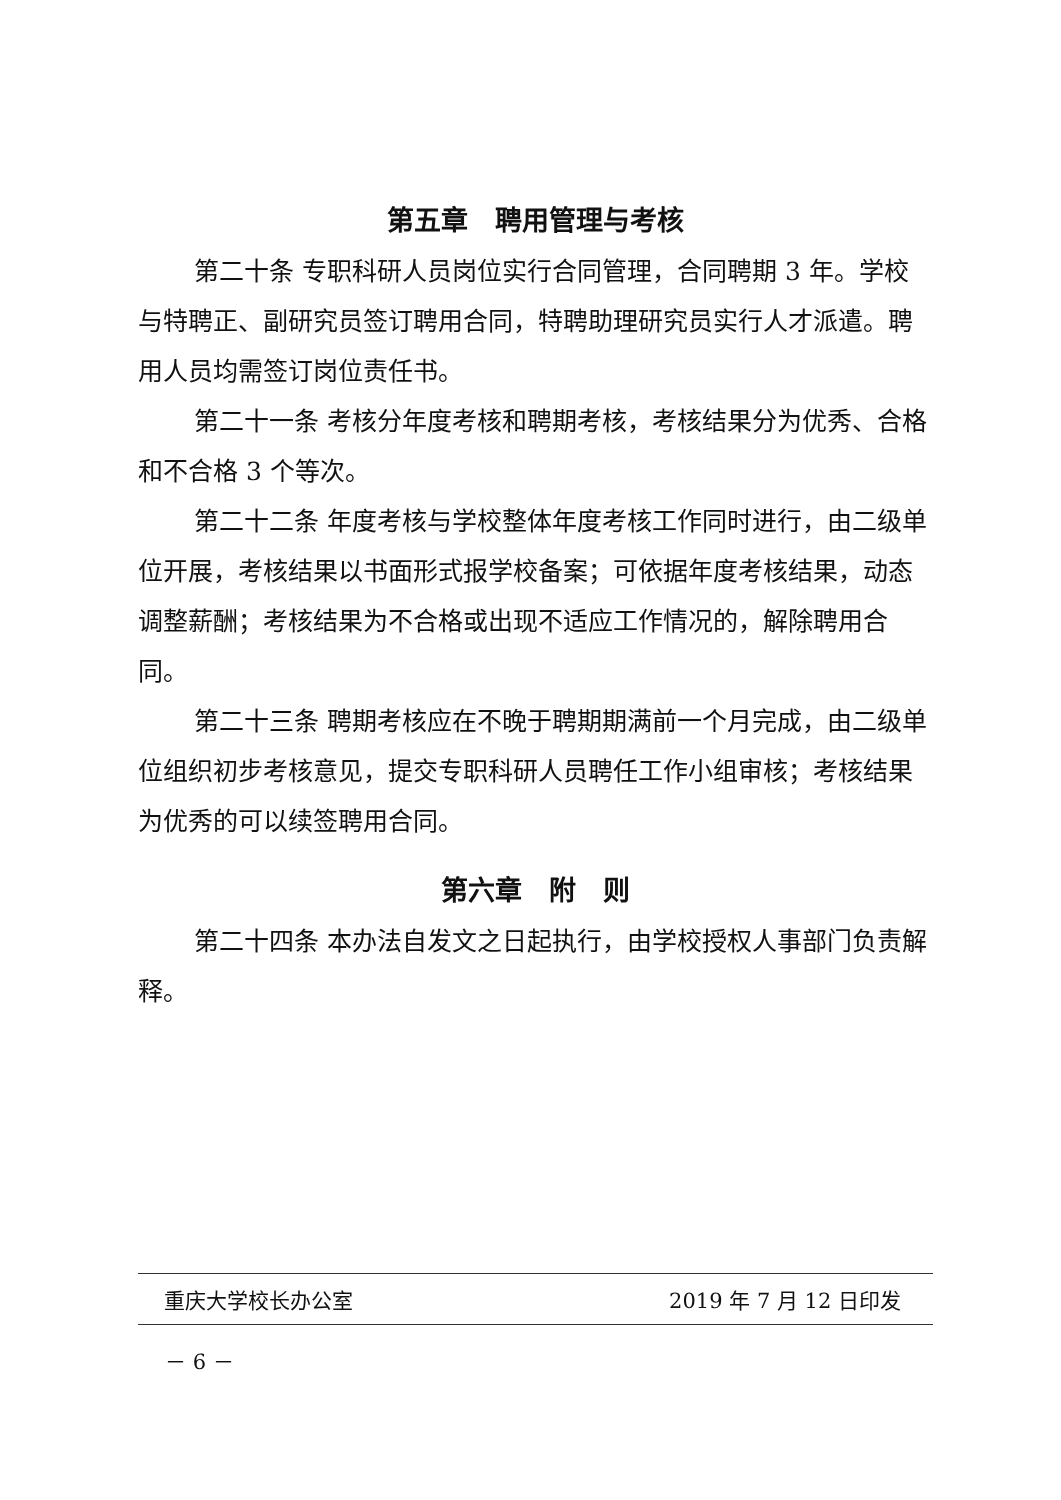第五章　聘用管理与考核
第二十条 专职科研人员岗位实行合同管理，合同聘期 3 年。学校与特聘正、副研究员签订聘用合同，特聘助理研究员实行人才派遣。聘用人员均需签订岗位责任书。
第二十一条 考核分年度考核和聘期考核，考核结果分为优秀、合格和不合格 3 个等次。
第二十二条 年度考核与学校整体年度考核工作同时进行，由二级单位开展，考核结果以书面形式报学校备案；可依据年度考核结果，动态调整薪酬；考核结果为不合格或出现不适应工作情况的，解除聘用合同。
第二十三条 聘期考核应在不晚于聘期期满前一个月完成，由二级单位组织初步考核意见，提交专职科研人员聘任工作小组审核；考核结果为优秀的可以续签聘用合同。
第六章　附　则
第二十四条 本办法自发文之日起执行，由学校授权人事部门负责解释。
重庆大学校长办公室 2019 年 7 月 12 日印发
－ 6 －